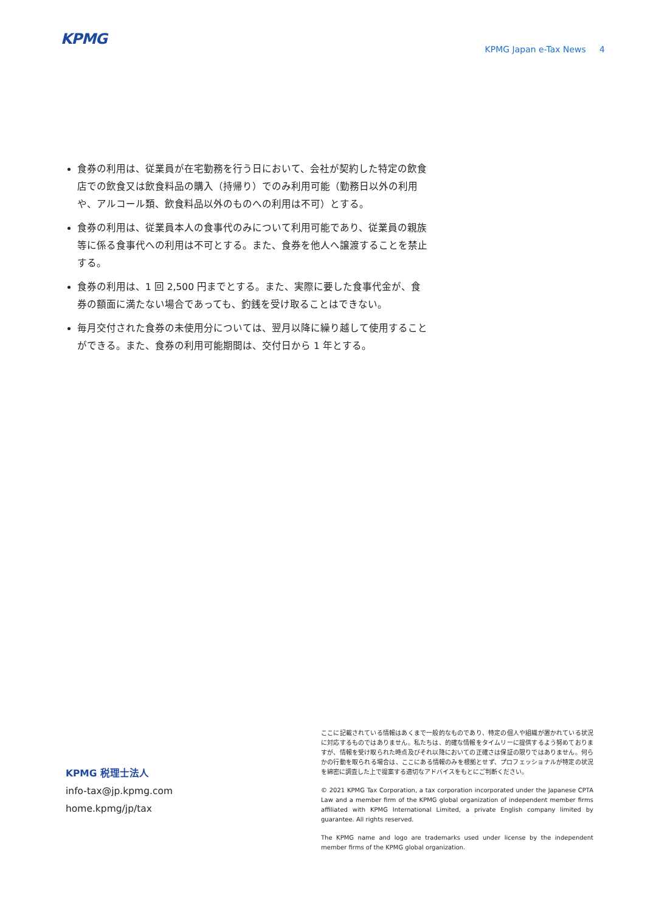KPMG
KPMG Japan e-Tax News 4
食券の利用は、従業員が在宅勤務を行う日において、会社が契約した特定の飲食店での飲食又は飲食料品の購入（持帰り）でのみ利用可能（勤務日以外の利用や、アルコール類、飲食料品以外のものへの利用は不可）とする。
食券の利用は、従業員本人の食事代のみについて利用可能であり、従業員の親族等に係る食事代への利用は不可とする。また、食券を他人へ譲渡することを禁止する。
食券の利用は、1 回 2,500 円までとする。また、実際に要した食事代金が、食券の額面に満たない場合であっても、釣銭を受け取ることはできない。
毎月交付された食券の未使用分については、翌月以降に繰り越して使用することができる。また、食券の利用可能期間は、交付日から 1 年とする。
KPMG 税理士法人
info-tax@jp.kpmg.com
home.kpmg/jp/tax
ここに記載されている情報はあくまで一般的なものであり、特定の個人や組織が置かれている状況に対応するものではありません。私たちは、的確な情報をタイムリーに提供するよう努めておりますが、情報を受け取られた時点及びそれ以降においての正確さは保証の限りではありません。何らかの行動を取られる場合は、ここにある情報のみを根拠とせず、プロフェッショナルが特定の状況を綿密に調査した上で提案する適切なアドバイスをもとにご判断ください。
© 2021 KPMG Tax Corporation, a tax corporation incorporated under the Japanese CPTA Law and a member firm of the KPMG global organization of independent member firms affiliated with KPMG International Limited, a private English company limited by guarantee. All rights reserved.
The KPMG name and logo are trademarks used under license by the independent member firms of the KPMG global organization.